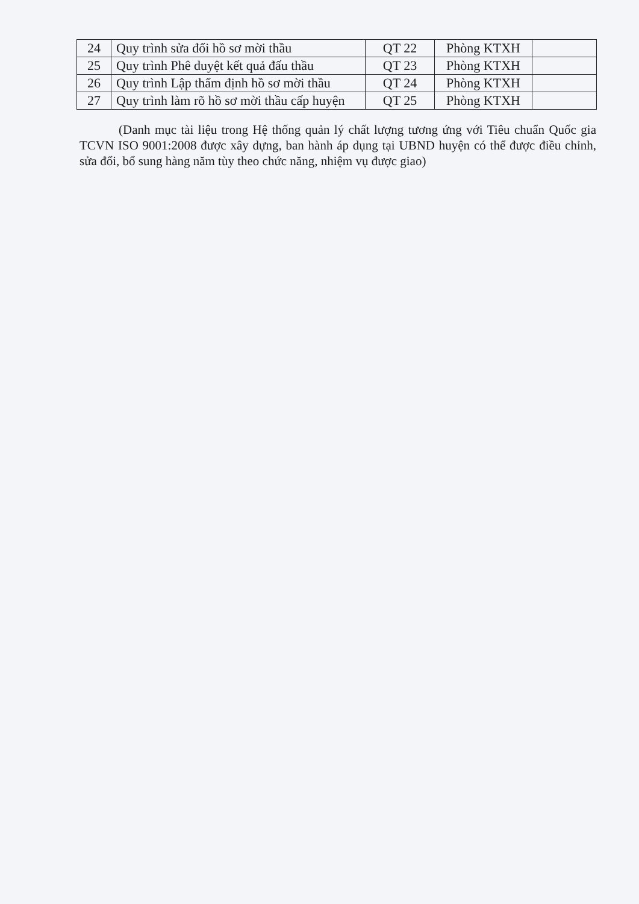| 24 | Quy trình sửa đổi hồ sơ mời thầu | QT 22 | Phòng KTXH | |
| 25 | Quy trình Phê duyệt kết quả đấu thầu | QT 23 | Phòng KTXH | |
| 26 | Quy trình Lập thẩm định hồ sơ mời thầu | QT 24 | Phòng KTXH | |
| 27 | Quy trình làm rõ hồ sơ mời thầu cấp huyện | QT 25 | Phòng KTXH | |
(Danh mục tài liệu trong Hệ thống quản lý chất lượng tương ứng với Tiêu chuẩn Quốc gia TCVN ISO 9001:2008 được xây dựng, ban hành áp dụng tại UBND huyện có thể được điều chỉnh, sửa đổi, bổ sung hàng năm tùy theo chức năng, nhiệm vụ được giao)